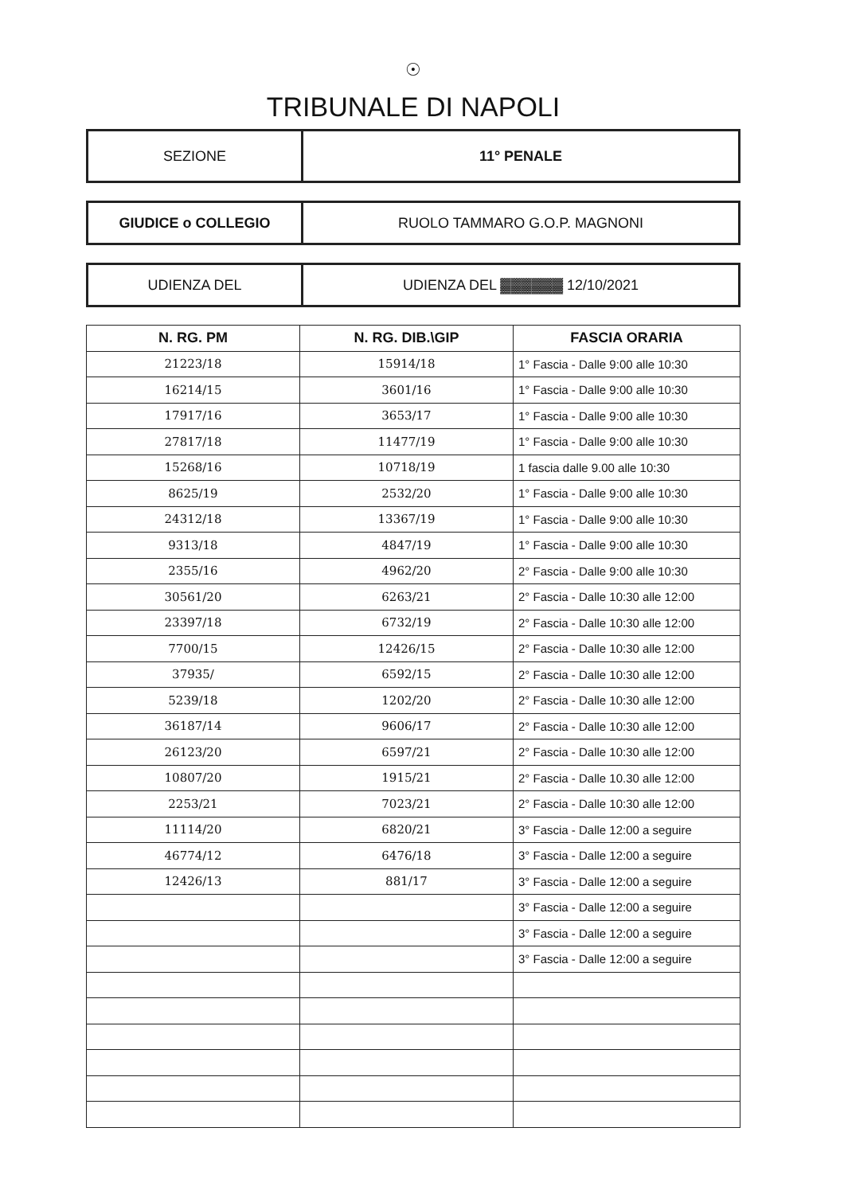☉
TRIBUNALE DI NAPOLI
| SEZIONE | 11° PENALE |
| GIUDICE o COLLEGIO | RUOLO TAMMARO G.O.P. MAGNONI |
| UDIENZA DEL | UDIENZA DEL ▓▓▓▓▓▓ 12/10/2021 |
| N. RG. PM | N. RG. DIB.\GIP | FASCIA ORARIA |
| --- | --- | --- |
| 21223/18 | 15914/18 | 1° Fascia - Dalle 9:00 alle 10:30 |
| 16214/15 | 3601/16 | 1° Fascia - Dalle 9:00 alle 10:30 |
| 17917/16 | 3653/17 | 1° Fascia - Dalle 9:00 alle 10:30 |
| 27817/18 | 11477/19 | 1° Fascia - Dalle 9:00 alle 10:30 |
| 15268/16 | 10718/19 | 1 fascia dalle 9.00 alle 10:30 |
| 8625/19 | 2532/20 | 1° Fascia - Dalle 9:00 alle 10:30 |
| 24312/18 | 13367/19 | 1° Fascia - Dalle 9:00 alle 10:30 |
| 9313/18 | 4847/19 | 1° Fascia - Dalle 9:00 alle 10:30 |
| 2355/16 | 4962/20 | 2° Fascia - Dalle 9:00 alle 10:30 |
| 30561/20 | 6263/21 | 2° Fascia - Dalle 10:30 alle 12:00 |
| 23397/18 | 6732/19 | 2° Fascia - Dalle 10:30 alle 12:00 |
| 7700/15 | 12426/15 | 2° Fascia - Dalle 10:30 alle 12:00 |
| 37935/ | 6592/15 | 2° Fascia - Dalle 10:30 alle 12:00 |
| 5239/18 | 1202/20 | 2° Fascia - Dalle 10:30 alle 12:00 |
| 36187/14 | 9606/17 | 2° Fascia - Dalle 10:30 alle 12:00 |
| 26123/20 | 6597/21 | 2° Fascia - Dalle 10:30 alle 12:00 |
| 10807/20 | 1915/21 | 2° Fascia - Dalle 10.30 alle 12:00 |
| 2253/21 | 7023/21 | 2° Fascia - Dalle 10:30 alle 12:00 |
| 11114/20 | 6820/21 | 3° Fascia - Dalle 12:00 a seguire |
| 46774/12 | 6476/18 | 3° Fascia - Dalle 12:00 a seguire |
| 12426/13 | 881/17 | 3° Fascia - Dalle 12:00 a seguire |
| | | 3° Fascia - Dalle 12:00 a seguire |
| | | 3° Fascia - Dalle 12:00 a seguire |
| | | 3° Fascia - Dalle 12:00 a seguire |